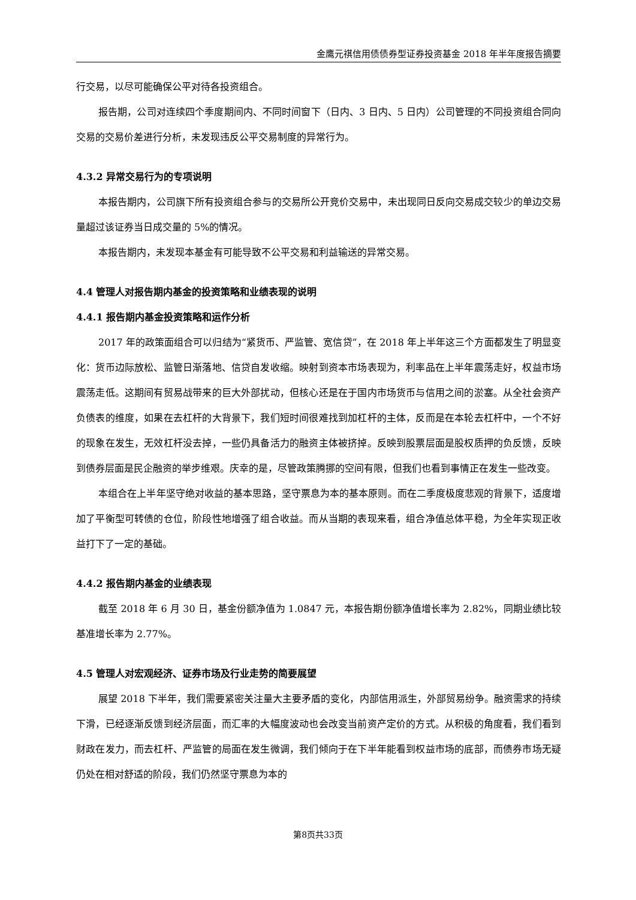金鹰元祺信用债债券型证券投资基金 2018 年半年度报告摘要
行交易，以尽可能确保公平对待各投资组合。
报告期，公司对连续四个季度期间内、不同时间窗下（日内、3 日内、5 日内）公司管理的不同投资组合同向交易的交易价差进行分析，未发现违反公平交易制度的异常行为。
4.3.2 异常交易行为的专项说明
本报告期内，公司旗下所有投资组合参与的交易所公开竞价交易中，未出现同日反向交易成交较少的单边交易量超过该证券当日成交量的 5%的情况。
本报告期内，未发现本基金有可能导致不公平交易和利益输送的异常交易。
4.4 管理人对报告期内基金的投资策略和业绩表现的说明
4.4.1 报告期内基金投资策略和运作分析
2017 年的政策面组合可以归结为“紧货币、严监管、宽信贷”，在 2018 年上半年这三个方面都发生了明显变化：货币边际放松、监管日渐落地、信贷自发收缩。映射到资本市场表现为，利率品在上半年震荡走好，权益市场震荡走低。这期间有贸易战带来的巨大外部扰动，但核心还是在于国内市场货币与信用之间的淤塞。从全社会资产负债表的维度，如果在去杠杆的大背景下，我们短时间很难找到加杠杆的主体，反而是在本轮去杠杆中，一个不好的现象在发生，无效杠杆没去掉，一些仍具备活力的融资主体被挤掉。反映到股票层面是股权质押的负反馈，反映到债券层面是民企融资的举步维艰。庆幸的是，尽管政策腾挪的空间有限，但我们也看到事情正在发生一些改变。
本组合在上半年坚守绝对收益的基本思路，坚守票息为本的基本原则。而在二季度极度悲观的背景下，适度增加了平衡型可转债的仓位，阶段性地增强了组合收益。而从当期的表现来看，组合净值总体平稳，为全年实现正收益打下了一定的基础。
4.4.2 报告期内基金的业绩表现
截至 2018 年 6 月 30 日，基金份额净值为 1.0847 元，本报告期份额净值增长率为 2.82%，同期业绩比较基准增长率为 2.77%。
4.5 管理人对宏观经济、证券市场及行业走势的简要展望
展望 2018 下半年，我们需要紧密关注量大主要矛盾的变化，内部信用派生，外部贸易纷争。融资需求的持续下滑，已经逐渐反馈到经济层面，而汇率的大幅度波动也会改变当前资产定价的方式。从积极的角度看，我们看到财政在发力，而去杠杆、严监管的局面在发生微调，我们倾向于在下半年能看到权益市场的底部，而债券市场无疑仍处在相对舒适的阶段，我们仍然坚守票息为本的
第8页共33页